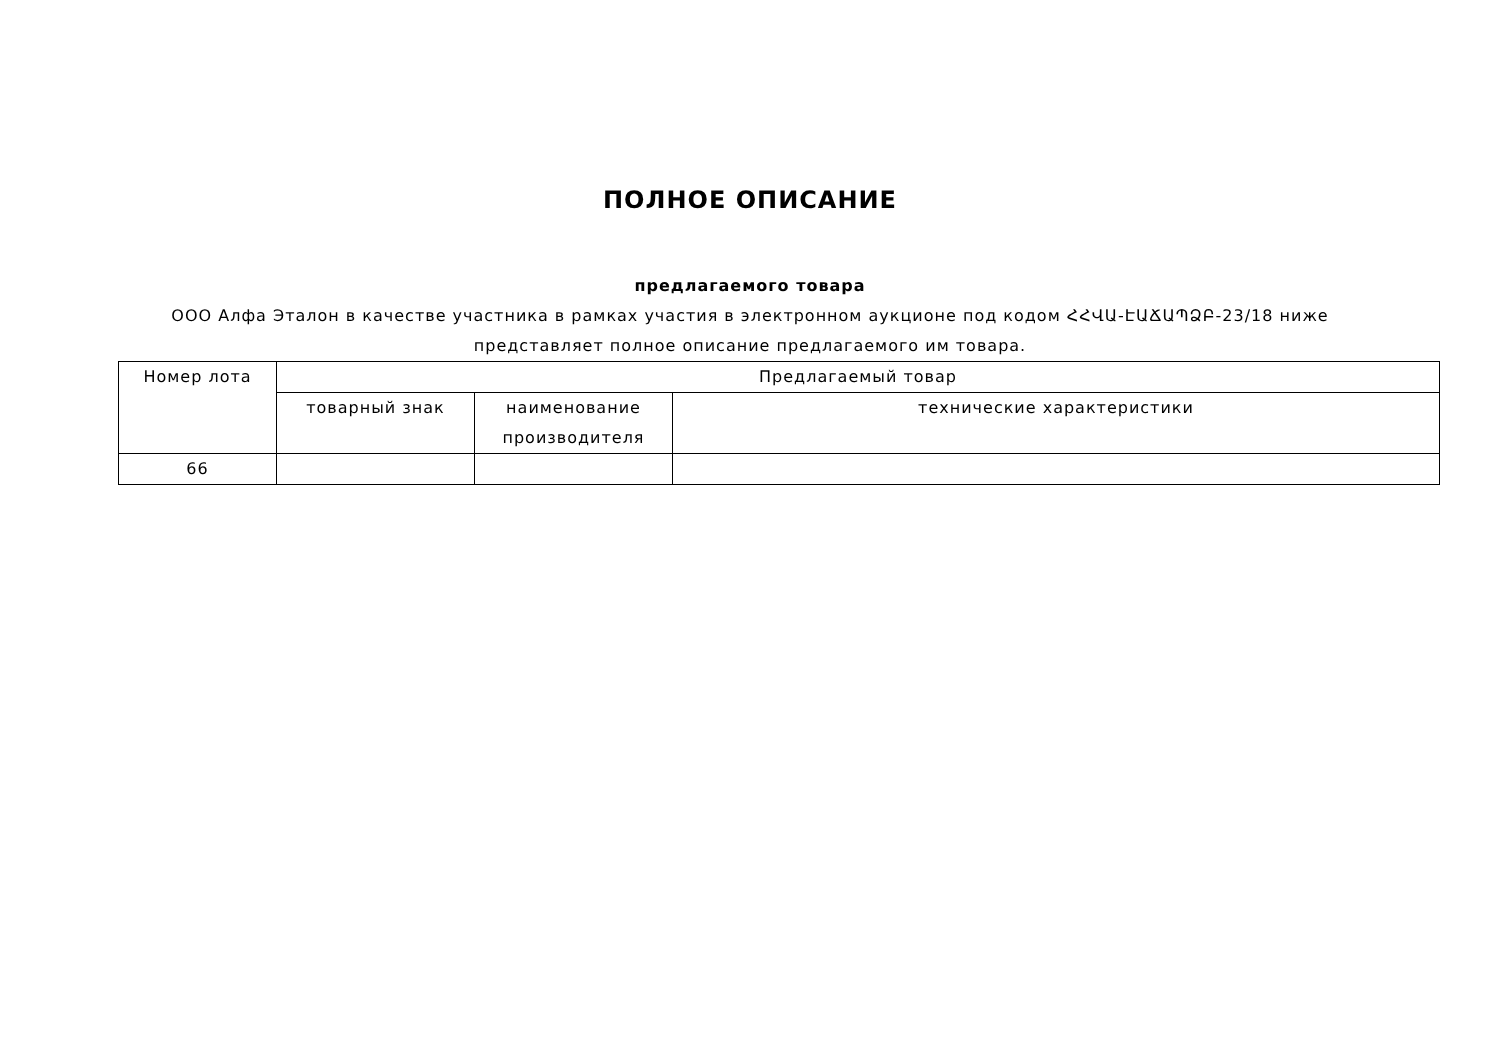ПОЛНОЕ ОПИСАНИЕ
предлагаемого товара
ООО Алфа Эталон в качестве участника в рамках участия в электронном аукционе под кодом ՀՀՎԱ-ԷԱՃԱՊՁԲ-23/18 ниже представляет полное описание предлагаемого им товара.
| Номер лота | Предлагаемый товар | | |
| --- | --- | --- | --- |
| | товарный знак | наименование производителя | технические характеристики |
| 66 | | | |